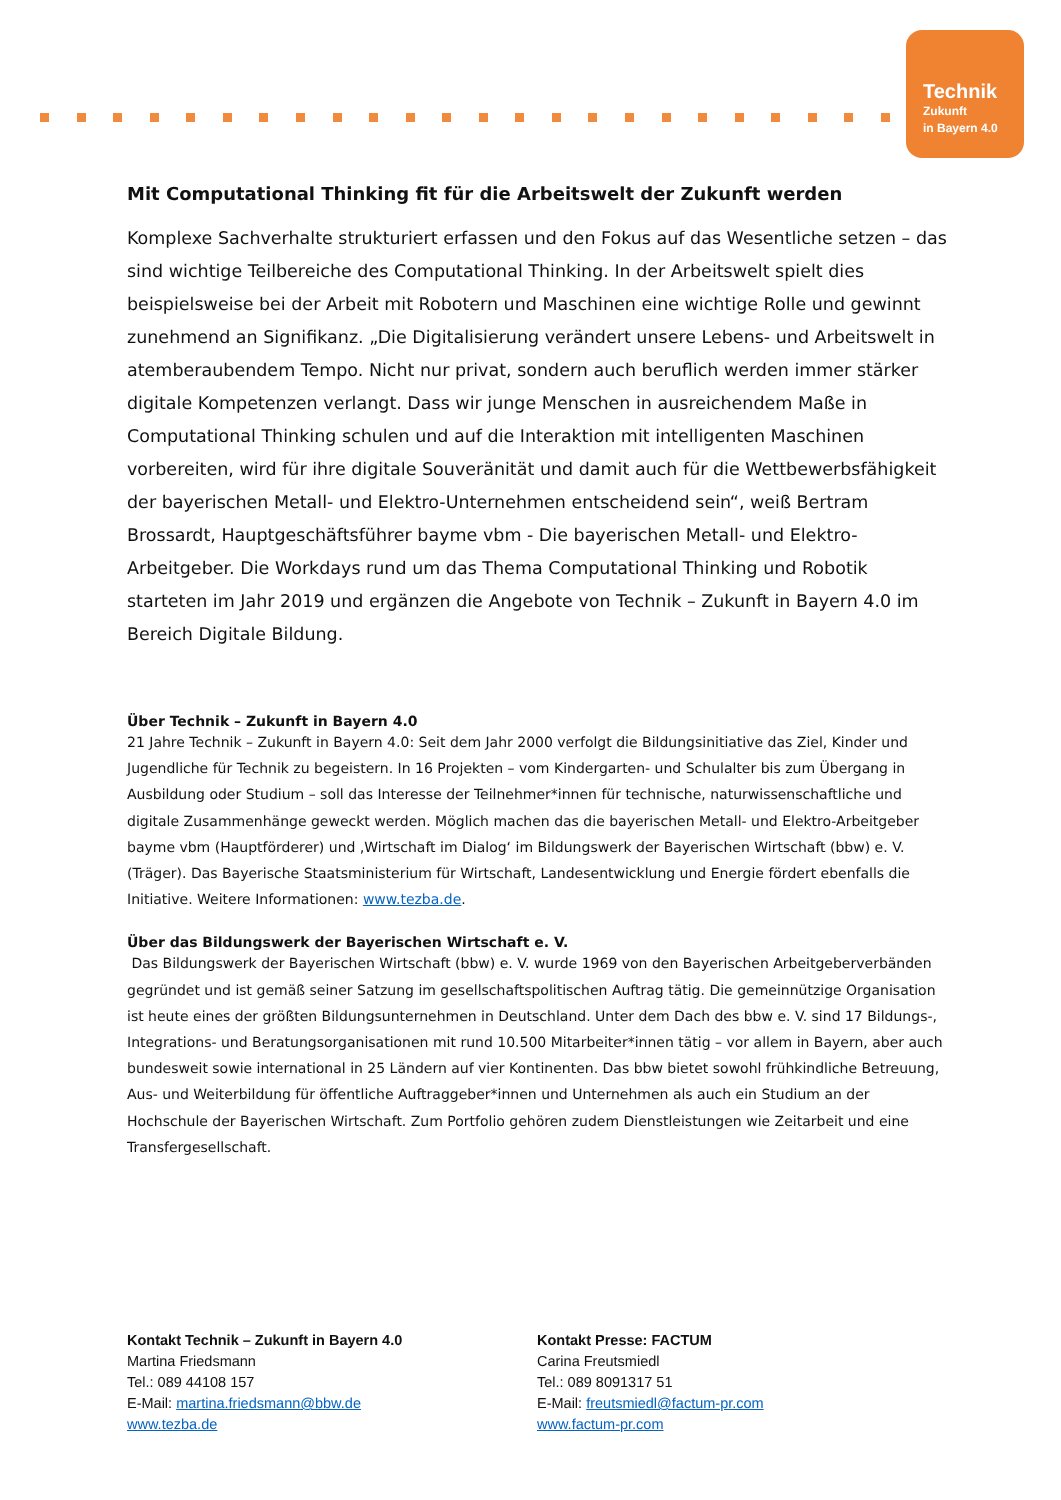Technik
Zukunft
in Bayern 4.0
Mit Computational Thinking fit für die Arbeitswelt der Zukunft werden
Komplexe Sachverhalte strukturiert erfassen und den Fokus auf das Wesentliche setzen – das sind wichtige Teilbereiche des Computational Thinking. In der Arbeitswelt spielt dies beispielsweise bei der Arbeit mit Robotern und Maschinen eine wichtige Rolle und gewinnt zunehmend an Signifikanz. „Die Digitalisierung verändert unsere Lebens- und Arbeitswelt in atemberaubendem Tempo. Nicht nur privat, sondern auch beruflich werden immer stärker digitale Kompetenzen verlangt. Dass wir junge Menschen in ausreichendem Maße in Computational Thinking schulen und auf die Interaktion mit intelligenten Maschinen vorbereiten, wird für ihre digitale Souveränität und damit auch für die Wettbewerbsfähigkeit der bayerischen Metall- und Elektro-Unternehmen entscheidend sein“, weiß Bertram Brossardt, Hauptgeschäftsführer bayme vbm - Die bayerischen Metall- und Elektro-Arbeitgeber. Die Workdays rund um das Thema Computational Thinking und Robotik starteten im Jahr 2019 und ergänzen die Angebote von Technik – Zukunft in Bayern 4.0 im Bereich Digitale Bildung.
Über Technik – Zukunft in Bayern 4.0
21 Jahre Technik – Zukunft in Bayern 4.0: Seit dem Jahr 2000 verfolgt die Bildungsinitiative das Ziel, Kinder und Jugendliche für Technik zu begeistern. In 16 Projekten – vom Kindergarten- und Schulalter bis zum Übergang in Ausbildung oder Studium – soll das Interesse der Teilnehmer*innen für technische, naturwissenschaftliche und digitale Zusammenhänge geweckt werden. Möglich machen das die bayerischen Metall- und Elektro-Arbeitgeber bayme vbm (Hauptförderer) und ‚Wirtschaft im Dialog‘ im Bildungswerk der Bayerischen Wirtschaft (bbw) e. V. (Träger). Das Bayerische Staatsministerium für Wirtschaft, Landesentwicklung und Energie fördert ebenfalls die Initiative. Weitere Informationen: www.tezba.de.
Über das Bildungswerk der Bayerischen Wirtschaft e. V.
Das Bildungswerk der Bayerischen Wirtschaft (bbw) e. V. wurde 1969 von den Bayerischen Arbeitgeberverbänden gegründet und ist gemäß seiner Satzung im gesellschaftspolitischen Auftrag tätig. Die gemeinnützige Organisation ist heute eines der größten Bildungsunternehmen in Deutschland. Unter dem Dach des bbw e. V. sind 17 Bildungs-, Integrations- und Beratungsorganisationen mit rund 10.500 Mitarbeiter*innen tätig – vor allem in Bayern, aber auch bundesweit sowie international in 25 Ländern auf vier Kontinenten. Das bbw bietet sowohl frühkindliche Betreuung, Aus- und Weiterbildung für öffentliche Auftraggeber*innen und Unternehmen als auch ein Studium an der Hochschule der Bayerischen Wirtschaft. Zum Portfolio gehören zudem Dienstleistungen wie Zeitarbeit und eine Transfergesellschaft.
Kontakt Technik – Zukunft in Bayern 4.0
Martina Friedsmann
Tel.: 089 44108 157
E-Mail: martina.friedsmann@bbw.de
www.tezba.de
Kontakt Presse: FACTUM
Carina Freutsmiedl
Tel.: 089 8091317 51
E-Mail: freutsmiedl@factum-pr.com
www.factum-pr.com